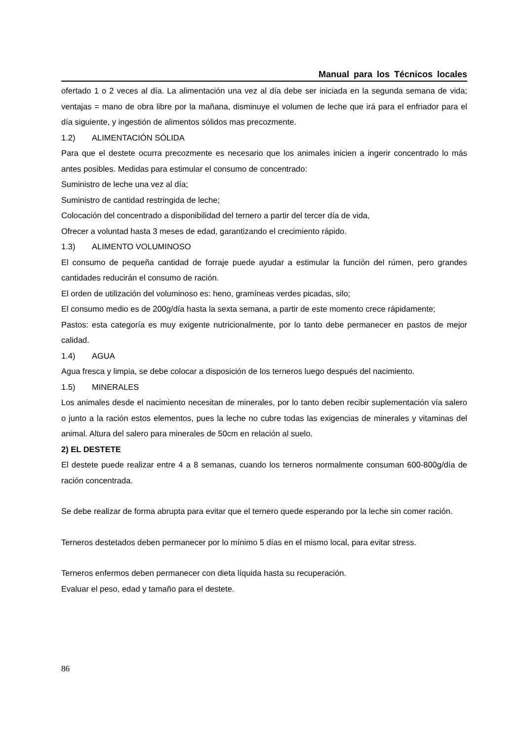Manual para los Técnicos locales
ofertado 1 o 2 veces al día. La alimentación una vez al día debe ser iniciada en la segunda semana de vida; ventajas = mano de obra libre por la mañana, disminuye el volumen de leche que irá para el enfriador para el día siguiente, y ingestión de alimentos sólidos mas precozmente.
1.2) ALIMENTACIÓN SÓLIDA
Para que el destete ocurra precozmente es necesario que los animales inicien a ingerir concentrado lo más antes posibles. Medidas para estimular el consumo de concentrado:
Suministro de leche una vez al día;
Suministro de cantidad restringida de leche;
Colocación del concentrado a disponibilidad del ternero a partir del tercer día de vida,
Ofrecer a voluntad hasta 3 meses de edad, garantizando el crecimiento rápido.
1.3) ALIMENTO VOLUMINOSO
El consumo de pequeña cantidad de forraje puede ayudar a estimular la función del rúmen, pero grandes cantidades reducirán el consumo de ración.
El orden de utilización del voluminoso es: heno, gramíneas verdes picadas, silo;
El consumo medio es de 200g/día hasta la sexta semana, a partir de este momento crece rápidamente;
Pastos: esta categoría es muy exigente nutricionalmente, por lo tanto debe permanecer en pastos de mejor calidad.
1.4) AGUA
Agua fresca y limpia, se debe colocar a disposición de los terneros luego después del nacimiento.
1.5) MINERALES
Los animales desde el nacimiento necesitan de minerales, por lo tanto deben recibir suplementación vía salero o junto a la ración estos elementos, pues la leche no cubre todas las exigencias de minerales y vitaminas del animal. Altura del salero para minerales de 50cm en relación al suelo.
2) EL DESTETE
El destete puede realizar entre 4 a 8 semanas, cuando los terneros normalmente consuman 600-800g/día de ración concentrada.
Se debe realizar de forma abrupta para evitar que el ternero quede esperando por la leche sin comer ración.
Terneros destetados deben permanecer por lo mínimo 5 días en el mismo local, para evitar stress.
Terneros enfermos deben permanecer con dieta líquida hasta su recuperación.
Evaluar el peso, edad y tamaño para el destete.
86